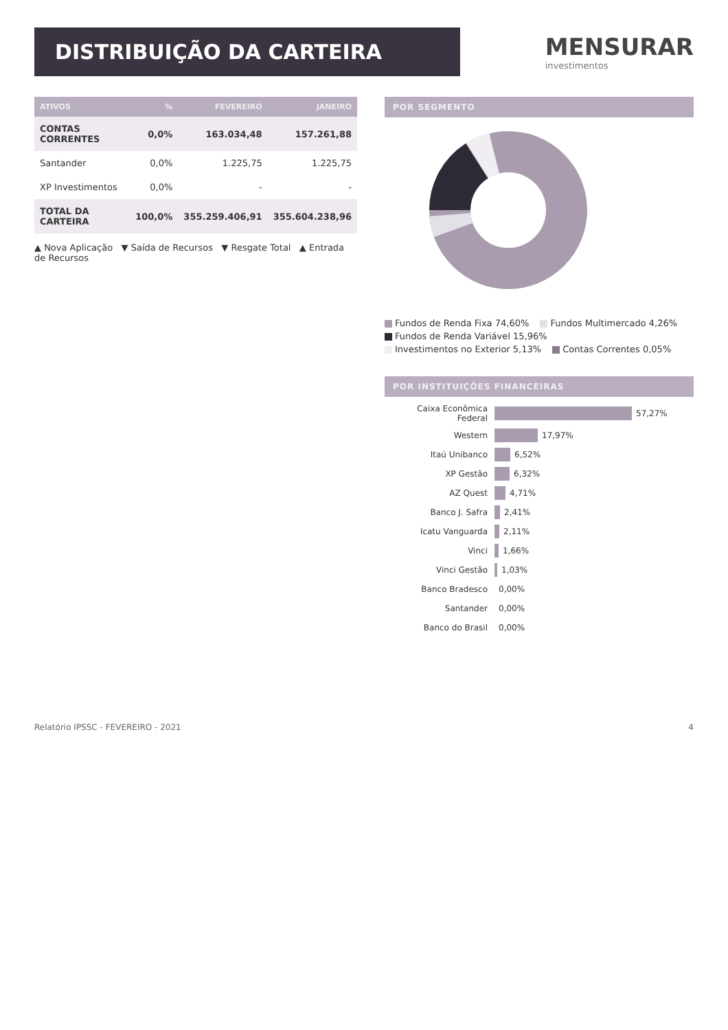DISTRIBUIÇÃO DA CARTEIRA
MENSURAR
investimentos
| ATIVOS | % | FEVEREIRO | JANEIRO |
| --- | --- | --- | --- |
| CONTAS CORRENTES | 0,0% | 163.034,48 | 157.261,88 |
| Santander | 0,0% | 1.225,75 | 1.225,75 |
| XP Investimentos | 0,0% | - | - |
| TOTAL DA CARTEIRA | 100,0% | 355.259.406,91 | 355.604.238,96 |
▲ Nova Aplicação ▼ Saída de Recursos ▼ Resgate Total ▲ Entrada de Recursos
POR SEGMENTO
Fundos de Renda Fixa 74,60% Fundos Multimercado 4,26% Fundos de Renda Variável 15,96% Investimentos no Exterior 5,13% Contas Correntes 0,05%
POR INSTITUIÇÕES FINANCEIRAS
Caixa Econômica Federal 57,27%
Western 17,97%
Itaú Unibanco 6,52%
XP Gestão 6,32%
AZ Quest 4,71%
Banco J. Safra 2,41%
Icatu Vanguarda 2,11%
Vinci 1,66%
Vinci Gestão 1,03%
Banco Bradesco 0,00%
Santander 0,00%
Banco do Brasil 0,00%
Relatório IPSSC - FEVEREIRO - 2021 4